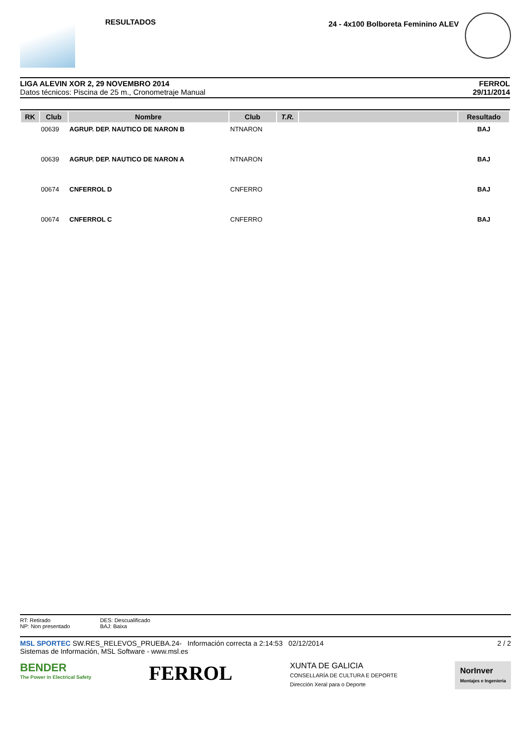RESULTADOS
24 - 4x100 Bolboreta Feminino ALEV
LIGA ALEVIN XOR 2, 29 NOVEMBRO 2014
Datos técnicos: Piscina de 25 m., Cronometraje Manual
FERROL
29/11/2014
| RK | Club | Nombre | Club | T.R. | | Resultado |
| --- | --- | --- | --- | --- | --- | --- |
| | 00639 | AGRUP. DEP. NAUTICO DE NARON B | NTNARON | | | BAJ |
| | 00639 | AGRUP. DEP. NAUTICO DE NARON A | NTNARON | | | BAJ |
| | 00674 | CNFERROL D | CNFERRO | | | BAJ |
| | 00674 | CNFERROL C | CNFERRO | | | BAJ |
RT: Retirado
NP: Non presentado
DES: Descualificado
BAJ: Baixa
MSL SPORTEC SW.RES_RELEVOS_PRUEBA.24- Información correcta a 2:14:53 02/12/2014
Sistemas de Información, MSL Software - www.msl.es
2 / 2
BENDER
The Power in Electrical Safety
FERROL
XUNTA DE GALICIA
CONSELLARÍA DE CULTURA E DEPORTE
Dirección Xeral para o Deporte
NorInver
Montajes e Ingeniería